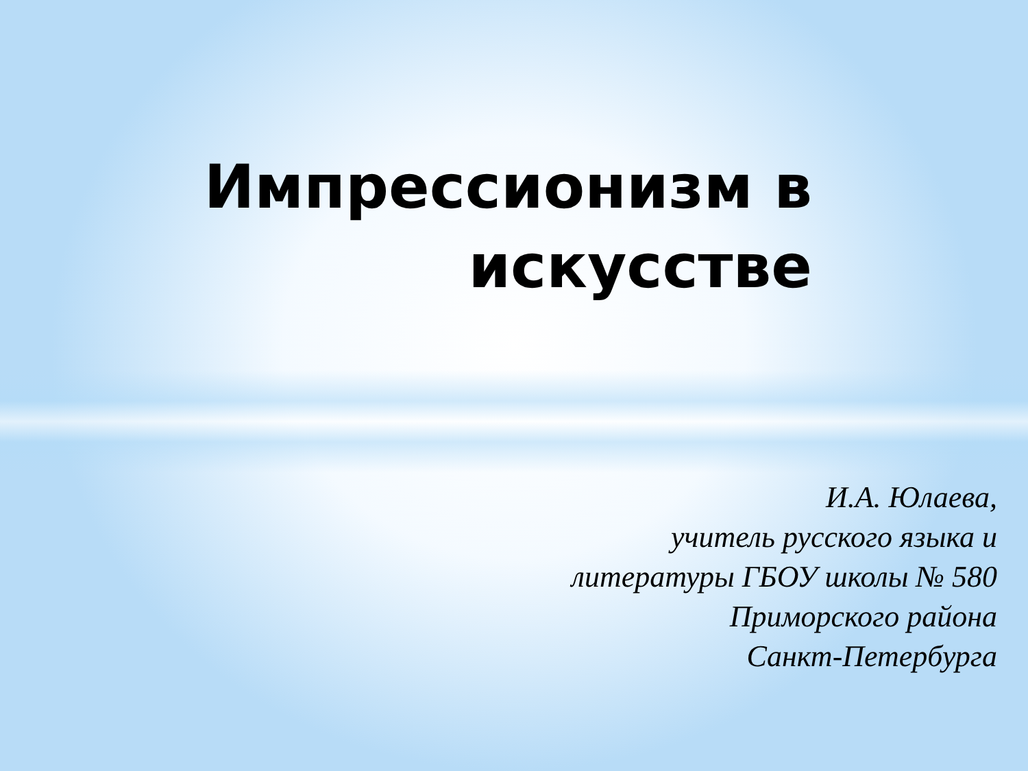Импрессионизм в
искусстве
И.А. Юлаева,
учитель русского языка и
литературы ГБОУ школы № 580
Приморского района
Санкт-Петербурга